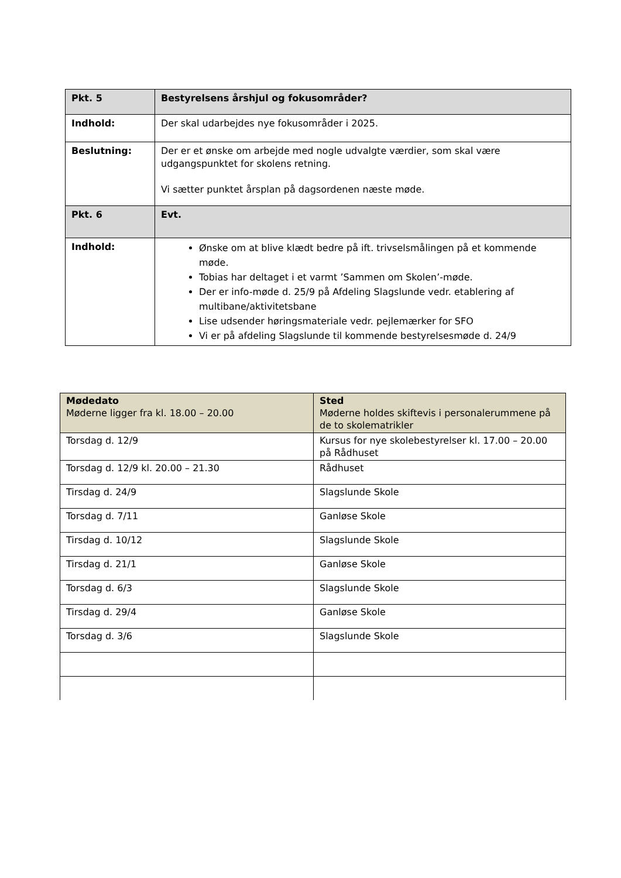| Pkt. 5 | Bestyrelsens årshjul og fokusområder? |
| Indhold: | Der skal udarbejdes nye fokusområder i 2025. |
| Beslutning: | Der er et ønske om arbejde med nogle udvalgte værdier, som skal være udgangspunktet for skolens retning. Vi sætter punktet årsplan på dagsordenen næste møde. |
| Pkt. 6 | Evt. |
| Indhold: | Ønske om at blive klædt bedre på ift. trivselsmålingen på et kommende møde. Tobias har deltaget i et varmt ’Sammen om Skolen’-møde. Der er info-møde d. 25/9 på Afdeling Slagslunde vedr. etablering af multibane/aktivitetsbane Lise udsender høringsmateriale vedr. pejlemærker for SFO Vi er på afdeling Slagslunde til kommende bestyrelsesmøde d. 24/9 |
| Mødedato Møderne ligger fra kl. 18.00 – 20.00 | Sted Møderne holdes skiftevis i personalerummene på de to skolematrikler |
| Torsdag d. 12/9 | Kursus for nye skolebestyrelser kl. 17.00 – 20.00 på Rådhuset |
| Torsdag d. 12/9 kl. 20.00 – 21.30 | Rådhuset |
| Tirsdag d. 24/9 | Slagslunde Skole |
| Torsdag d. 7/11 | Ganløse Skole |
| Tirsdag d. 10/12 | Slagslunde Skole |
| Tirsdag d. 21/1 | Ganløse Skole |
| Torsdag d. 6/3 | Slagslunde Skole |
| Tirsdag d. 29/4 | Ganløse Skole |
| Torsdag d. 3/6 | Slagslunde Skole |